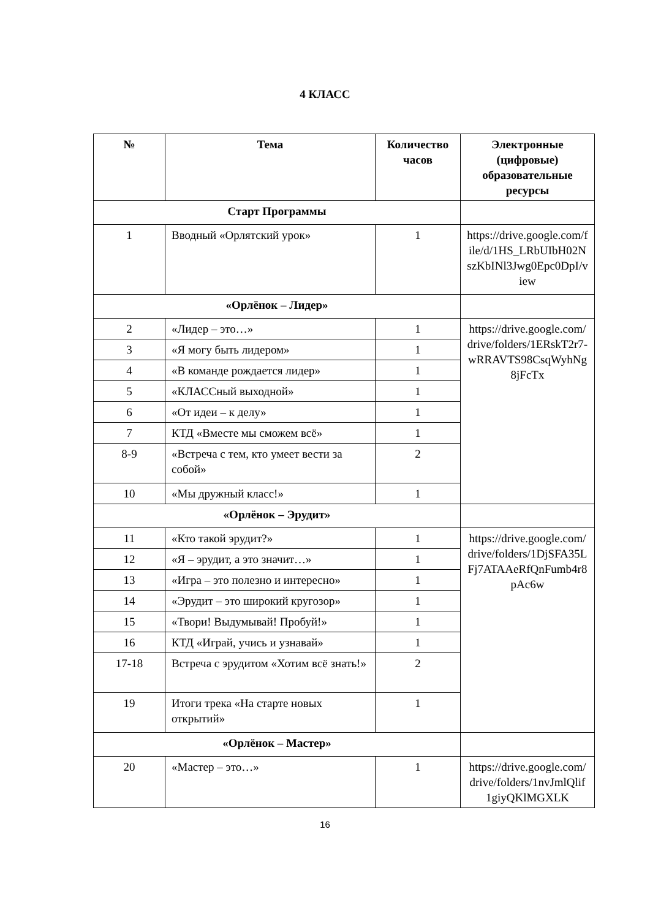4 КЛАСС
| № | Тема | Количество часов | Электронные (цифровые) образовательные ресурсы |
| --- | --- | --- | --- |
| Старт Программы | | | |
| 1 | Вводный «Орлятский урок» | 1 | https://drive.google.com/file/d/1HS_LRbUIbH02NszKbINl3Jwg0Epc0DpI/view |
| «Орлёнок – Лидер» | | | |
| 2 | «Лидер – это…» | 1 | https://drive.google.com/drive/folders/1ERskT2r7-wRRAVTS98CsqWyhNg8jFcTx |
| 3 | «Я могу быть лидером» | 1 | |
| 4 | «В команде рождается лидер» | 1 | |
| 5 | «КЛАССный выходной» | 1 | |
| 6 | «От идеи – к делу» | 1 | |
| 7 | КТД «Вместе мы сможем всё» | 1 | |
| 8-9 | «Встреча с тем, кто умеет вести за собой» | 2 | |
| 10 | «Мы дружный класс!» | 1 | |
| «Орлёнок – Эрудит» | | | |
| 11 | «Кто такой эрудит?» | 1 | https://drive.google.com/drive/folders/1DjSFA35LFj7ATAAeRfQnFumb4r8pAc6w |
| 12 | «Я – эрудит, а это значит…» | 1 | |
| 13 | «Игра – это полезно и интересно» | 1 | |
| 14 | «Эрудит – это широкий кругозор» | 1 | |
| 15 | «Твори! Выдумывай! Пробуй!» | 1 | |
| 16 | КТД «Играй, учись и узнавай» | 1 | |
| 17-18 | Встреча с эрудитом «Хотим всё знать!» | 2 | |
| 19 | Итоги трека «На старте новых открытий» | 1 | |
| «Орлёнок – Мастер» | | | |
| 20 | «Мастер – это…» | 1 | https://drive.google.com/drive/folders/1nvJmlQlif1giyQKlMGXLK |
16